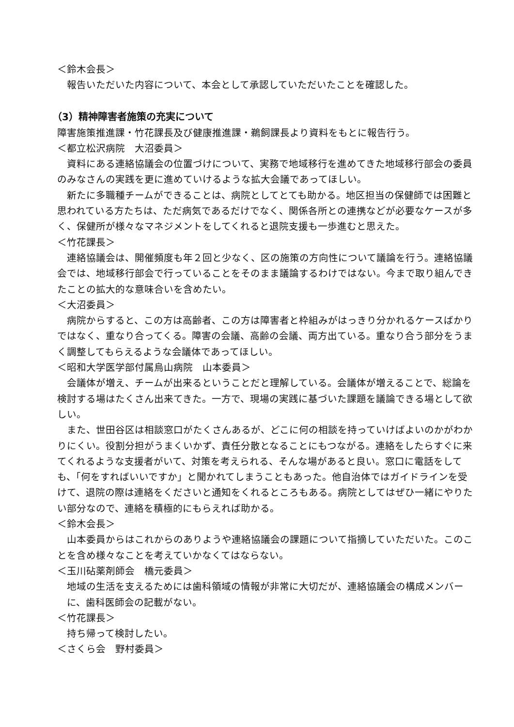＜鈴木会長＞
報告いただいた内容について、本会として承認していただいたことを確認した。
（3）精神障害者施策の充実について
障害施策推進課・竹花課長及び健康推進課・鵜飼課長より資料をもとに報告行う。
＜都立松沢病院　大沼委員＞
資料にある連絡協議会の位置づけについて、実務で地域移行を進めてきた地域移行部会の委員のみなさんの実践を更に進めていけるような拡大会議であってほしい。
新たに多職種チームができることは、病院としてとても助かる。地区担当の保健師では困難と思われている方たちは、ただ病気であるだけでなく、関係各所との連携などが必要なケースが多く、保健所が様々なマネジメントをしてくれると退院支援も一歩進むと思えた。
＜竹花課長＞
連絡協議会は、開催頻度も年２回と少なく、区の施策の方向性について議論を行う。連絡協議会では、地域移行部会で行っていることをそのまま議論するわけではない。今まで取り組んできたことの拡大的な意味合いを含めたい。
＜大沼委員＞
病院からすると、この方は高齢者、この方は障害者と枠組みがはっきり分かれるケースばかりではなく、重なり合ってくる。障害の会議、高齢の会議、両方出ている。重なり合う部分をうまく調整してもらえるような会議体であってほしい。
＜昭和大学医学部付属烏山病院　山本委員＞
会議体が増え、チームが出来るということだと理解している。会議体が増えることで、総論を検討する場はたくさん出来てきた。一方で、現場の実践に基づいた課題を議論できる場として欲しい。
また、世田谷区は相談窓口がたくさんあるが、どこに何の相談を持っていけばよいのかがわかりにくい。役割分担がうまくいかず、責任分散となることにもつながる。連絡をしたらすぐに来てくれるような支援者がいて、対策を考えられる、そんな場があると良い。窓口に電話をしても、「何をすればいいですか」と聞かれてしまうこともあった。他自治体ではガイドラインを受けて、退院の際は連絡をくださいと通知をくれるところもある。病院としてはぜひ一緒にやりたい部分なので、連絡を積極的にもらえれば助かる。
＜鈴木会長＞
山本委員からはこれからのありようや連絡協議会の課題について指摘していただいた。このことを含め様々なことを考えていかなくてはならない。
＜玉川砧薬剤師会　橋元委員＞
地域の生活を支えるためには歯科領域の情報が非常に大切だが、連絡協議会の構成メンバーに、歯科医師会の記載がない。
＜竹花課長＞
持ち帰って検討したい。
＜さくら会　野村委員＞